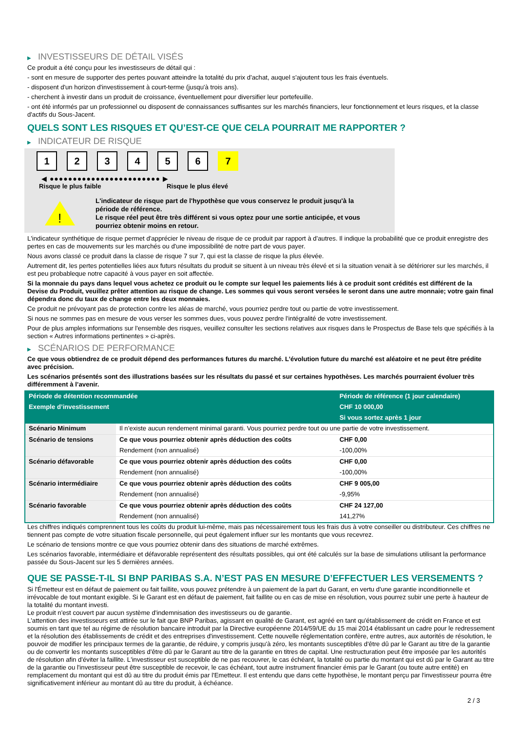▶ INVESTISSEURS DE DÉTAIL VISÉS
Ce produit a été conçu pour les investisseurs de détail qui :
- sont en mesure de supporter des pertes pouvant atteindre la totalité du prix d'achat, auquel s'ajoutent tous les frais éventuels.
- disposent d'un horizon d'investissement à court-terme (jusqu'à trois ans).
- cherchent à investir dans un produit de croissance, éventuellement pour diversifier leur portefeuille.
- ont été informés par un professionnel ou disposent de connaissances suffisantes sur les marchés financiers, leur fonctionnement et leurs risques, et la classe d'actifs du Sous-Jacent.
QUELS SONT LES RISQUES ET QU’EST-CE QUE CELA POURRAIT ME RAPPORTER ?
▶ INDICATEUR DE RISQUE
1 2 3 4 5 6 7
◀ ●●●●●●●●●●●●●●●●●●●●●●●● ▶
Risque le plus faible Risque le plus élevé
!
L'indicateur de risque part de l'hypothèse que vous conservez le produit jusqu'à la période de référence.
Le risque réel peut être très différent si vous optez pour une sortie anticipée, et vous pourriez obtenir moins en retour.
L'indicateur synthétique de risque permet d'apprécier le niveau de risque de ce produit par rapport à d'autres. Il indique la probabilité que ce produit enregistre des pertes en cas de mouvements sur les marchés ou d'une impossibilité de notre part de vous payer.
Nous avons classé ce produit dans la classe de risque 7 sur 7, qui est la classe de risque la plus élevée.
Autrement dit, les pertes potentielles liées aux futurs résultats du produit se situent à un niveau très élevé et si la situation venait à se détériorer sur les marchés, il est peu probableque notre capacité à vous payer en soit affectée.
Si la monnaie du pays dans lequel vous achetez ce produit ou le compte sur lequel les paiements liés à ce produit sont crédités est différent de la Devise du Produit, veuillez prêter attention au risque de change. Les sommes qui vous seront versées le seront dans une autre monnaie; votre gain final dépendra donc du taux de change entre les deux monnaies.
Ce produit ne prévoyant pas de protection contre les aléas de marché, vous pourriez perdre tout ou partie de votre investissement.
Si nous ne sommes pas en mesure de vous verser les sommes dues, vous pouvez perdre l'intégralité de votre investissement.
Pour de plus amples informations sur l'ensemble des risques, veuillez consulter les sections relatives aux risques dans le Prospectus de Base tels que spécifiés à la section « Autres informations pertinentes » ci-après.
▶ SCÉNARIOS DE PERFORMANCE
Ce que vous obtiendrez de ce produit dépend des performances futures du marché. L’évolution future du marché est aléatoire et ne peut être prédite avec précision.
Les scénarios présentés sont des illustrations basées sur les résultats du passé et sur certaines hypothèses. Les marchés pourraient évoluer très différemment à l’avenir.
| Période de détention recommandée | | Période de référence (1 jour calendaire) |
| --- | --- | --- |
| Exemple d’investissement | | CHF 10 000,00 |
| | | Si vous sortez après 1 jour |
| Scénario Minimum | Il n’existe aucun rendement minimal garanti. Vous pourriez perdre tout ou une partie de votre investissement. | |
| Scénario de tensions | Ce que vous pourriez obtenir après déduction des coûts | CHF 0,00 |
| | Rendement (non annualisé) | -100,00% |
| Scénario défavorable | Ce que vous pourriez obtenir après déduction des coûts | CHF 0,00 |
| | Rendement (non annualisé) | -100,00% |
| Scénario intermédiaire | Ce que vous pourriez obtenir après déduction des coûts | CHF 9 005,00 |
| | Rendement (non annualisé) | -9,95% |
| Scénario favorable | Ce que vous pourriez obtenir après déduction des coûts | CHF 24 127,00 |
| | Rendement (non annualisé) | 141,27% |
Les chiffres indiqués comprennent tous les coûts du produit lui-même, mais pas nécessairement tous les frais dus à votre conseiller ou distributeur. Ces chiffres ne tiennent pas compte de votre situation fiscale personnelle, qui peut également influer sur les montants que vous recevrez.
Le scénario de tensions montre ce que vous pourriez obtenir dans des situations de marché extrêmes.
Les scénarios favorable, intermédiaire et défavorable représentent des résultats possibles, qui ont été calculés sur la base de simulations utilisant la performance passée du Sous-Jacent sur les 5 dernières années.
QUE SE PASSE-T-IL SI BNP PARIBAS S.A. N’EST PAS EN MESURE D’EFFECTUER LES VERSEMENTS ?
Si l'Émetteur est en défaut de paiement ou fait faillite, vous pouvez prétendre à un paiement de la part du Garant, en vertu d'une garantie inconditionnelle et irrévocable de tout montant exigible. Si le Garant est en défaut de paiement, fait faillite ou en cas de mise en résolution, vous pourrez subir une perte à hauteur de la totalité du montant investi.
Le produit n'est couvert par aucun système d'indemnisation des investisseurs ou de garantie.
L'attention des investisseurs est attirée sur le fait que BNP Paribas, agissant en qualité de Garant, est agréé en tant qu'établissement de crédit en France et est soumis en tant que tel au régime de résolution bancaire introduit par la Directive européenne 2014/59/UE du 15 mai 2014 établissant un cadre pour le redressement et la résolution des établissements de crédit et des entreprises d'investissement. Cette nouvelle réglementation confère, entre autres, aux autorités de résolution, le pouvoir de modifier les principaux termes de la garantie, de réduire, y compris jusqu'à zéro, les montants susceptibles d'être dû par le Garant au titre de la garantie ou de convertir les montants susceptibles d'être dû par le Garant au titre de la garantie en titres de capital. Une restructuration peut être imposée par les autorités de résolution afin d'éviter la faillite. L'investisseur est susceptible de ne pas recouvrer, le cas échéant, la totalité ou partie du montant qui est dû par le Garant au titre de la garantie ou l'investisseur peut être susceptible de recevoir, le cas échéant, tout autre instrument financier émis par le Garant (ou toute autre entité) en remplacement du montant qui est dû au titre du produit émis par l'Emetteur. Il est entendu que dans cette hypothèse, le montant perçu par l'investisseur pourra être significativement inférieur au montant dû au titre du produit, à échéance.
2 / 3